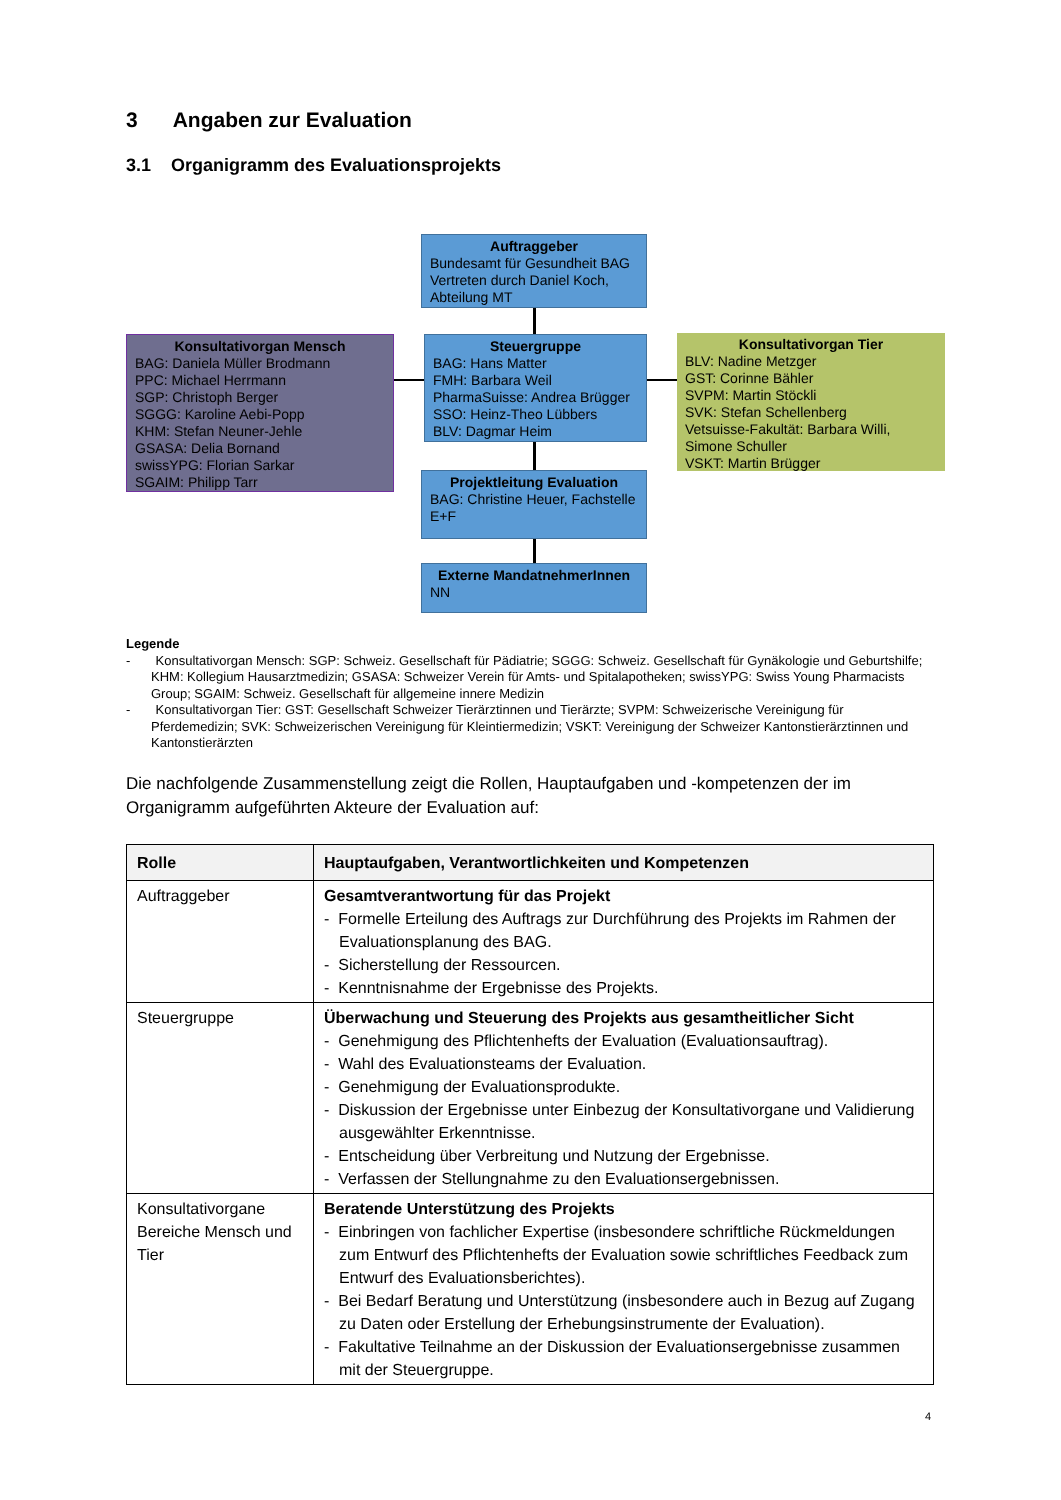3 Angaben zur Evaluation
3.1 Organigramm des Evaluationsprojekts
Auftraggeber
Bundesamt für Gesundheit BAG
Vertreten durch Daniel Koch, Abteilung MT
Konsultativorgan Mensch
BAG: Daniela Müller Brodmann
PPC: Michael Herrmann
SGP: Christoph Berger
SGGG: Karoline Aebi-Popp
KHM: Stefan Neuner-Jehle
GSASA: Delia Bornand
swissYPG: Florian Sarkar
SGAIM: Philipp Tarr
Steuergruppe
BAG: Hans Matter
FMH: Barbara Weil
PharmaSuisse: Andrea Brügger
SSO: Heinz-Theo Lübbers
BLV: Dagmar Heim
Konsultativorgan Tier
BLV: Nadine Metzger
GST: Corinne Bähler
SVPM: Martin Stöckli
SVK: Stefan Schellenberg
Vetsuisse-Fakultät: Barbara Willi, Simone Schuller
VSKT: Martin Brügger
Projektleitung Evaluation
BAG: Christine Heuer, Fachstelle E+F
Externe MandatnehmerInnen
NN
Legende
- Konsultativorgan Mensch: SGP: Schweiz. Gesellschaft für Pädiatrie; SGGG: Schweiz. Gesellschaft für Gynäkologie und Geburtshilfe; KHM: Kollegium Hausarztmedizin; GSASA: Schweizer Verein für Amts- und Spitalapotheken; swissYPG: Swiss Young Pharmacists Group; SGAIM: Schweiz. Gesellschaft für allgemeine innere Medizin
- Konsultativorgan Tier: GST: Gesellschaft Schweizer Tierärztinnen und Tierärzte; SVPM: Schweizerische Vereinigung für Pferdemedizin; SVK: Schweizerischen Vereinigung für Kleintiermedizin; VSKT: Vereinigung der Schweizer Kantonstierärz­tinnen und Kantonstierärzten
Die nachfolgende Zusammenstellung zeigt die Rollen, Hauptaufgaben und -kompetenzen der im Organigramm aufgeführten Akteure der Evaluation auf:
| Rolle | Hauptaufgaben, Verantwortlichkeiten und Kompetenzen |
| --- | --- |
| Auftraggeber | Gesamtverantwortung für das Projekt - Formelle Erteilung des Auftrags zur Durchführung des Projekts im Rahmen der Evaluationsplanung des BAG. - Sicherstellung der Ressourcen. - Kenntnisnahme der Ergebnisse des Projekts. |
| Steuergruppe | Überwachung und Steuerung des Projekts aus gesamtheitlicher Sicht - Genehmigung des Pflichtenhefts der Evaluation (Evaluationsauftrag). - Wahl des Evaluationsteams der Evaluation. - Genehmigung der Evaluationsprodukte. - Diskussion der Ergebnisse unter Einbezug der Konsultativorgane und Validierung ausgewählter Erkenntnisse. - Entscheidung über Verbreitung und Nutzung der Ergebnisse. - Verfassen der Stellungnahme zu den Evaluationsergebnissen. |
| Konsultativorgane Bereiche Mensch und Tier | Beratende Unterstützung des Projekts - Einbringen von fachlicher Expertise (insbesondere schriftliche Rückmeldungen zum Entwurf des Pflichtenhefts der Evaluation sowie schriftliches Feedback zum Entwurf des Evaluationsberichtes). - Bei Bedarf Beratung und Unterstützung (insbesondere auch in Bezug auf Zugang zu Daten oder Erstellung der Erhebungsinstrumente der Evaluation). - Fakultative Teilnahme an der Diskussion der Evaluationsergebnisse zusammen mit der Steuergruppe. |
4